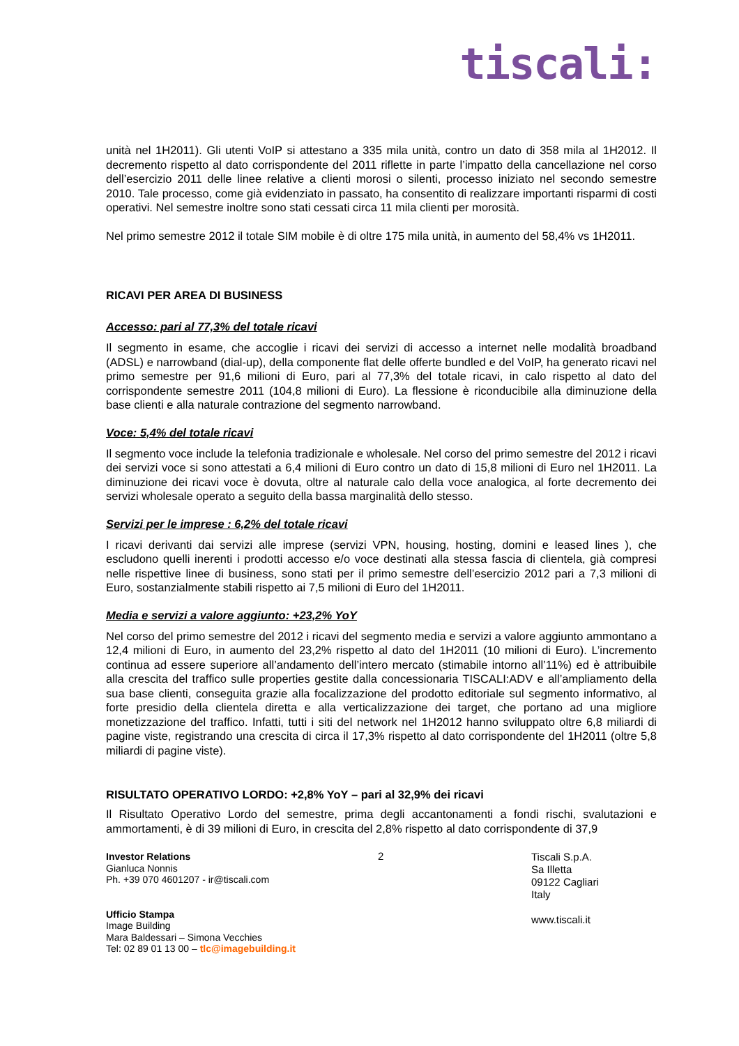tiscali:
unità nel 1H2011). Gli utenti VoIP si attestano a 335 mila unità, contro un dato di 358 mila al 1H2012. Il decremento rispetto al dato corrispondente del 2011 riflette in parte l’impatto della cancellazione nel corso dell’esercizio 2011 delle linee relative a clienti morosi o silenti, processo iniziato nel secondo semestre 2010. Tale processo, come già evidenziato in passato, ha consentito di realizzare importanti risparmi di costi operativi. Nel semestre inoltre sono stati cessati circa 11 mila clienti per morosità.
Nel primo semestre 2012 il totale SIM mobile è di oltre 175 mila unità, in aumento del 58,4% vs 1H2011.
RICAVI PER AREA DI BUSINESS
Accesso: pari al 77,3% del totale ricavi
Il segmento in esame, che accoglie i ricavi dei servizi di accesso a internet nelle modalità broadband (ADSL) e narrowband (dial-up), della componente flat delle offerte bundled e del VoIP, ha generato ricavi nel primo semestre per 91,6 milioni di Euro, pari al 77,3% del totale ricavi, in calo rispetto al dato del corrispondente semestre 2011 (104,8 milioni di Euro). La flessione è riconducibile alla diminuzione della base clienti e alla naturale contrazione del segmento narrowband.
Voce: 5,4% del totale ricavi
Il segmento voce include la telefonia tradizionale e wholesale. Nel corso del primo semestre del 2012 i ricavi dei servizi voce si sono attestati a 6,4 milioni di Euro contro un dato di 15,8 milioni di Euro nel 1H2011. La diminuzione dei ricavi voce è dovuta, oltre al naturale calo della voce analogica, al forte decremento dei servizi wholesale operato a seguito della bassa marginalità dello stesso.
Servizi per le imprese : 6,2% del totale ricavi
I ricavi derivanti dai servizi alle imprese (servizi VPN, housing, hosting, domini e leased lines ), che escludono quelli inerenti i prodotti accesso e/o voce destinati alla stessa fascia di clientela, già compresi nelle rispettive linee di business, sono stati per il primo semestre dell’esercizio 2012 pari a 7,3 milioni di Euro, sostanzialmente stabili rispetto ai 7,5 milioni di Euro del 1H2011.
Media e servizi a valore aggiunto: +23,2% YoY
Nel corso del primo semestre del 2012 i ricavi del segmento media e servizi a valore aggiunto ammontano a 12,4 milioni di Euro, in aumento del 23,2% rispetto al dato del 1H2011 (10 milioni di Euro). L’incremento continua ad essere superiore all’andamento dell’intero mercato (stimabile intorno all’11%) ed è attribuibile alla crescita del traffico sulle properties gestite dalla concessionaria TISCALI:ADV e all’ampliamento della sua base clienti, conseguita grazie alla focalizzazione del prodotto editoriale sul segmento informativo, al forte presidio della clientela diretta e alla verticalizzazione dei target, che portano ad una migliore monetizzazione del traffico. Infatti, tutti i siti del network nel 1H2012 hanno sviluppato oltre 6,8 miliardi di pagine viste, registrando una crescita di circa il 17,3% rispetto al dato corrispondente del 1H2011 (oltre 5,8 miliardi di pagine viste).
RISULTATO OPERATIVO LORDO: +2,8% YoY – pari al 32,9% dei ricavi
Il Risultato Operativo Lordo del semestre, prima degli accantonamenti a fondi rischi, svalutazioni e ammortamenti, è di 39 milioni di Euro, in crescita del 2,8% rispetto al dato corrispondente di 37,9
Investor Relations
Gianluca Nonnis
Ph. +39 070 4601207 - ir@tiscali.com
Ufficio Stampa
Image Building
Mara Baldessari – Simona Vecchies
Tel: 02 89 01 13 00 – tlc@imagebuilding.it
2
Tiscali S.p.A.
Sa Illetta
09122 Cagliari
Italy
www.tiscali.it